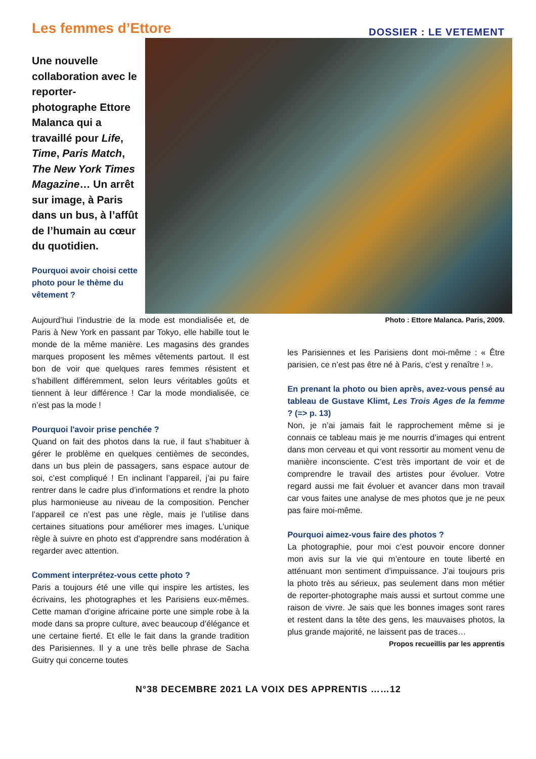Les femmes d’Ettore
DOSSIER : LE VETEMENT
Une nouvelle collaboration avec le reporter-photographe Ettore Malanca qui a travaillé pour Life, Time, Paris Match, The New York Times Magazine… Un arrêt sur image, à Paris dans un bus, à l’affût de l’humain au cœur du quotidien.
Pourquoi avoir choisi cette photo pour le thème du vêtement ?
Aujourd’hui l’industrie de la mode est mondialisée et, de Paris à New York en passant par Tokyo, elle habille tout le monde de la même manière. Les magasins des grandes marques proposent les mêmes vêtements partout. Il est bon de voir que quelques rares femmes résistent et s’habillent différemment, selon leurs véritables goûts et tiennent à leur différence ! Car la mode mondialisée, ce n’est pas la mode !
Pourquoi l'avoir prise penchée ?
Quand on fait des photos dans la rue, il faut s’habituer à gérer le problème en quelques centièmes de secondes, dans un bus plein de passagers, sans espace autour de soi, c’est compliqué ! En inclinant l’appareil, j’ai pu faire rentrer dans le cadre plus d’informations et rendre la photo plus harmonieuse au niveau de la composition. Pencher l’appareil ce n’est pas une règle, mais je l’utilise dans certaines situations pour améliorer mes images. L’unique règle à suivre en photo est d’apprendre sans modération à regarder avec attention.
Comment interprétez-vous cette photo ?
Paris a toujours été une ville qui inspire les artistes, les écrivains, les photographes et les Parisiens eux-mêmes. Cette maman d’origine africaine porte une simple robe à la mode dans sa propre culture, avec beaucoup d’élégance et une certaine fierté. Et elle le fait dans la grande tradition des Parisiennes. Il y a une très belle phrase de Sacha Guitry qui concerne toutes
Photo : Ettore Malanca. Paris, 2009.
les Parisiennes et les Parisiens dont moi-même : « Être parisien, ce n’est pas être né à Paris, c’est y renaître ! ».
En prenant la photo ou bien après, avez-vous pensé au tableau de Gustave Klimt, Les Trois Ages de la femme ? (=> p. 13)
Non, je n’ai jamais fait le rapprochement même si je connais ce tableau mais je me nourris d’images qui entrent dans mon cerveau et qui vont ressortir au moment venu de manière inconsciente. C’est très important de voir et de comprendre le travail des artistes pour évoluer. Votre regard aussi me fait évoluer et avancer dans mon travail car vous faites une analyse de mes photos que je ne peux pas faire moi-même.
Pourquoi aimez-vous faire des photos ?
La photographie, pour moi c’est pouvoir encore donner mon avis sur la vie qui m’entoure en toute liberté en atténuant mon sentiment d’impuissance. J’ai toujours pris la photo très au sérieux, pas seulement dans mon métier de reporter-photographe mais aussi et surtout comme une raison de vivre. Je sais que les bonnes images sont rares et restent dans la tête des gens, les mauvaises photos, la plus grande majorité, ne laissent pas de traces…
Propos recueillis par les apprentis
N°38 DECEMBRE 2021 LA VOIX DES APPRENTIS ……12